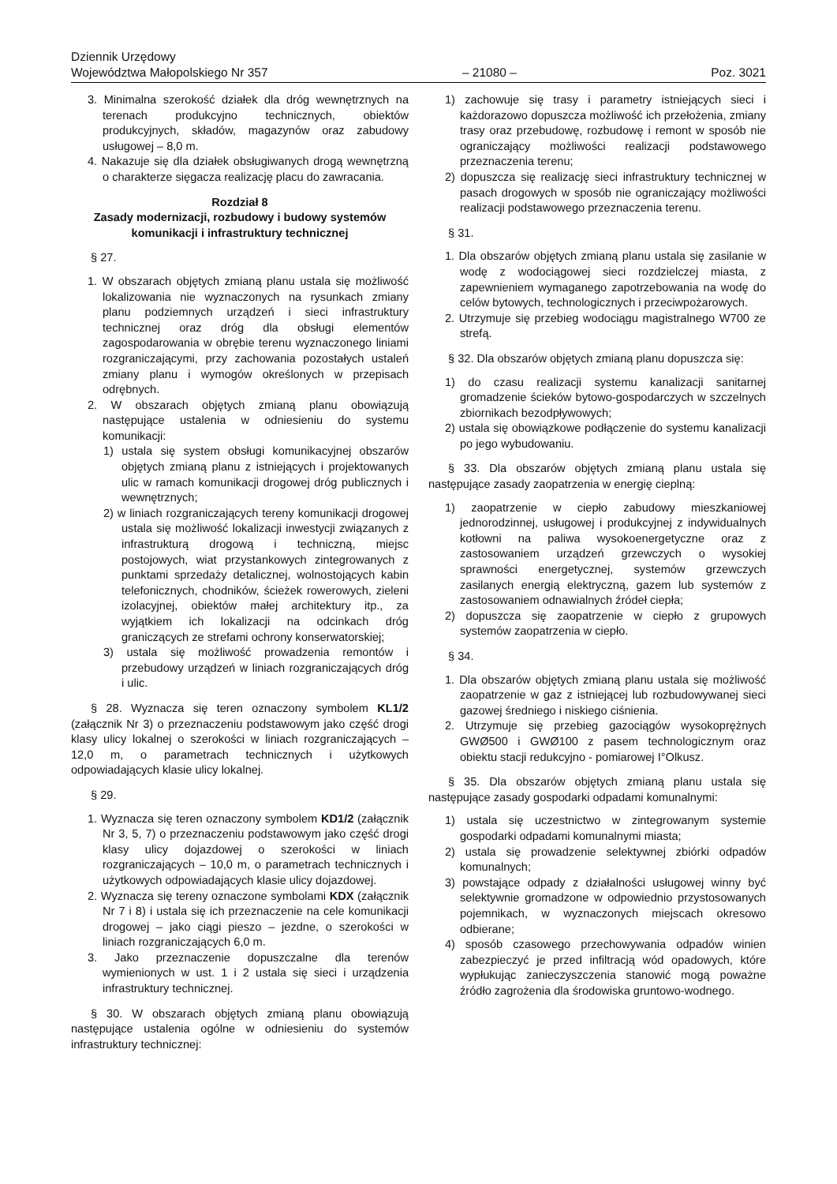Dziennik Urzędowy
Województwa Małopolskiego Nr 357 – 21080 – Poz. 3021
3. Minimalna szerokość działek dla dróg wewnętrznych na terenach produkcyjno technicznych, obiektów produkcyjnych, składów, magazynów oraz zabudowy usługowej – 8,0 m.
4. Nakazuje się dla działek obsługiwanych drogą wewnętrzną o charakterze sięgacza realizację placu do zawracania.
Rozdział 8
Zasady modernizacji, rozbudowy i budowy systemów komunikacji i infrastruktury technicznej
§ 27.
1. W obszarach objętych zmianą planu ustala się możliwość lokalizowania nie wyznaczonych na rysunkach zmiany planu podziemnych urządzeń i sieci infrastruktury technicznej oraz dróg dla obsługi elementów zagospodarowania w obrębie terenu wyznaczonego liniami rozgraniczającymi, przy zachowania pozostałych ustaleń zmiany planu i wymogów określonych w przepisach odrębnych.
2. W obszarach objętych zmianą planu obowiązują następujące ustalenia w odniesieniu do systemu komunikacji:
1) ustala się system obsługi komunikacyjnej obszarów objętych zmianą planu z istniejących i projektowanych ulic w ramach komunikacji drogowej dróg publicznych i wewnętrznych;
2) w liniach rozgraniczających tereny komunikacji drogowej ustala się możliwość lokalizacji inwestycji związanych z infrastrukturą drogową i techniczną, miejsc postojowych, wiat przystankowych zintegrowanych z punktami sprzedaży detalicznej, wolnostojących kabin telefonicznych, chodników, ścieżek rowerowych, zieleni izolacyjnej, obiektów małej architektury itp., za wyjątkiem ich lokalizacji na odcinkach dróg graniczących ze strefami ochrony konserwatorskiej;
3) ustala się możliwość prowadzenia remontów i przebudowy urządzeń w liniach rozgraniczających dróg i ulic.
§ 28. Wyznacza się teren oznaczony symbolem KL1/2 (załącznik Nr 3) o przeznaczeniu podstawowym jako część drogi klasy ulicy lokalnej o szerokości w liniach rozgraniczających – 12,0 m, o parametrach technicznych i użytkowych odpowiadających klasie ulicy lokalnej.
§ 29.
1. Wyznacza się teren oznaczony symbolem KD1/2 (załącznik Nr 3, 5, 7) o przeznaczeniu podstawowym jako część drogi klasy ulicy dojazdowej o szerokości w liniach rozgraniczających – 10,0 m, o parametrach technicznych i użytkowych odpowiadających klasie ulicy dojazdowej.
2. Wyznacza się tereny oznaczone symbolami KDX (załącznik Nr 7 i 8) i ustala się ich przeznaczenie na cele komunikacji drogowej – jako ciągi pieszo – jezdne, o szerokości w liniach rozgraniczających 6,0 m.
3. Jako przeznaczenie dopuszczalne dla terenów wymienionych w ust. 1 i 2 ustala się sieci i urządzenia infrastruktury technicznej.
§ 30. W obszarach objętych zmianą planu obowiązują następujące ustalenia ogólne w odniesieniu do systemów infrastruktury technicznej:
1) zachowuje się trasy i parametry istniejących sieci i każdorazowo dopuszcza możliwość ich przełożenia, zmiany trasy oraz przebudowę, rozbudowę i remont w sposób nie ograniczający możliwości realizacji podstawowego przeznaczenia terenu;
2) dopuszcza się realizację sieci infrastruktury technicznej w pasach drogowych w sposób nie ograniczający możliwości realizacji podstawowego przeznaczenia terenu.
§ 31.
1. Dla obszarów objętych zmianą planu ustala się zasilanie w wodę z wodociągowej sieci rozdzielczej miasta, z zapewnieniem wymaganego zapotrzebowania na wodę do celów bytowych, technologicznych i przeciwpożarowych.
2. Utrzymuje się przebieg wodociągu magistralnego W700 ze strefą.
§ 32. Dla obszarów objętych zmianą planu dopuszcza się:
1) do czasu realizacji systemu kanalizacji sanitarnej gromadzenie ścieków bytowo-gospodarczych w szczelnych zbiornikach bezodpływowych;
2) ustala się obowiązkowe podłączenie do systemu kanalizacji po jego wybudowaniu.
§ 33. Dla obszarów objętych zmianą planu ustala się następujące zasady zaopatrzenia w energię cieplną:
1) zaopatrzenie w ciepło zabudowy mieszkaniowej jednorodzinnej, usługowej i produkcyjnej z indywidualnych kotłowni na paliwa wysokoenergetyczne oraz z zastosowaniem urządzeń grzewczych o wysokiej sprawności energetycznej, systemów grzewczych zasilanych energią elektryczną, gazem lub systemów z zastosowaniem odnawialnych źródeł ciepła;
2) dopuszcza się zaopatrzenie w ciepło z grupowych systemów zaopatrzenia w ciepło.
§ 34.
1. Dla obszarów objętych zmianą planu ustala się możliwość zaopatrzenie w gaz z istniejącej lub rozbudowywanej sieci gazowej średniego i niskiego ciśnienia.
2. Utrzymuje się przebieg gazociągów wysokoprężnych GWØ500 i GWØ100 z pasem technologicznym oraz obiektu stacji redukcyjno - pomiarowej I°Olkusz.
§ 35. Dla obszarów objętych zmianą planu ustala się następujące zasady gospodarki odpadami komunalnymi:
1) ustala się uczestnictwo w zintegrowanym systemie gospodarki odpadami komunalnymi miasta;
2) ustala się prowadzenie selektywnej zbiórki odpadów komunalnych;
3) powstające odpady z działalności usługowej winny być selektywnie gromadzone w odpowiednio przystosowanych pojemnikach, w wyznaczonych miejscach okresowo odbierane;
4) sposób czasowego przechowywania odpadów winien zabezpieczyć je przed infiltracją wód opadowych, które wypłukując zanieczyszczenia stanowić mogą poważne źródło zagrożenia dla środowiska gruntowo-wodnego.